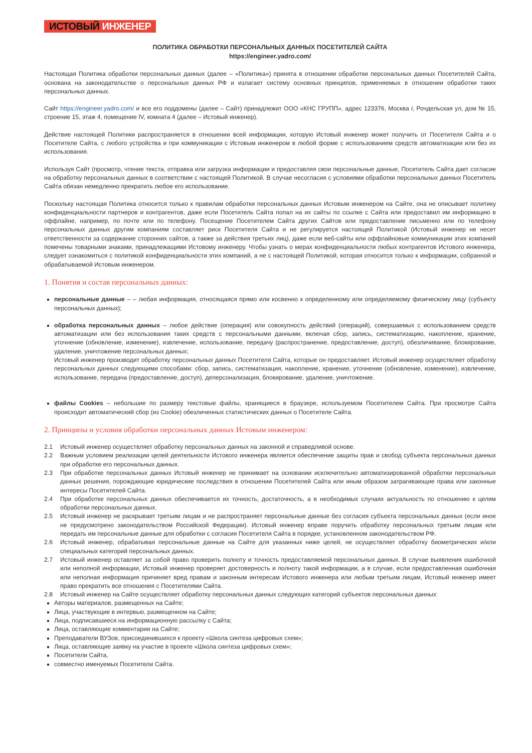ИСТОВЫЙ ИНЖЕНЕР
ПОЛИТИКА ОБРАБОТКИ ПЕРСОНАЛЬНЫХ ДАННЫХ ПОСЕТИТЕЛЕЙ САЙТА
https://engineer.yadro.com/
Настоящая Политика обработки персональных данных (далее – «Политика») принята в отношении обработки персональных данных Посетителей Сайта, основана на законодательстве о персональных данных РФ и излагает систему основных принципов, применяемых в отношении обработки таких персональных данных.
Сайт https://engineer.yadro.com/ и все его поддомены (далее – Сайт) принадлежит ООО «КНС ГРУПП», адрес 123376, Москва г, Рочдельская ул, дом № 15, строение 15, этаж 4, помещение IV, комната 4 (далее – Истовый инженер).
Действие настоящей Политики распространяется в отношении всей информации, которую Истовый инженер может получить от Посетителя Сайта и о Посетителе Сайта, с любого устройства и при коммуникации с Истовым инженером в любой форме с использованием средств автоматизации или без их использования.
Используя Сайт (просмотр, чтение текста, отправка или загрузка информации и предоставляя свои персональные данные, Посетитель Сайта дает согласие на обработку персональных данных в соответствии с настоящей Политикой. В случае несогласия с условиями обработки персональных данных Посетитель Сайта обязан немедленно прекратить любое его использование.
Поскольку настоящая Политика относится только к правилам обработки персональных данных Истовым инженером на Сайте, она не описывает политику конфиденциальности партнеров и контрагентов, даже если Посетитель Сайта попал на их сайты по ссылке с Сайта или предоставил им информацию в оффлайне, например, по почте или по телефону. Посещение Посетителем Сайта других Сайтов или предоставление письменно или по телефону персональных данных другим компаниям составляет риск Посетителя Сайта и не регулируется настоящей Политикой (Истовый инженер не несет ответственности за содержание сторонних сайтов, а также за действия третьих лиц), даже если веб-сайты или оффлайновые коммуникации этих компаний помечены товарными знаками, принадлежащими Истовому инженеру. Чтобы узнать о мерах конфиденциальности любых контрагентов Истового инженера, следует ознакомиться с политикой конфиденциальности этих компаний, а не с настоящей Политикой, которая относится только к информации, собранной и обрабатываемой Истовым инженером.
1. Понятия и состав персональных данных:
персональные данные – – любая информация, относящаяся прямо или косвенно к определенному или определяемому физическому лицу (субъекту персональных данных);
обработка персональных данных – любое действие (операция) или совокупность действий (операций), совершаемых с использованием средств автоматизации или без использования таких средств с персональными данными, включая сбор, запись, систематизацию, накопление, хранение, уточнение (обновление, изменение), извлечение, использование, передачу (распространение, предоставление, доступ), обезличивание, блокирование, удаление, уничтожение персональных данных;
Истовый инженер производит обработку персональных данных Посетителя Сайта, которые он предоставляет. Истовый инженер осуществляет обработку персональных данных следующими способами: сбор, запись, систематизация, накопление, хранение, уточнение (обновление, изменение), извлечение, использование, передача (предоставление, доступ), деперсонализация, блокирование, удаление, уничтожение.
файлы Cookies – небольшие по размеру текстовые файлы, хранящиеся в браузере, используемом Посетителем Сайта. При просмотре Сайта происходит автоматический сбор (из Cookie) обезличенных статистических данных о Посетителе Сайта.
2. Принципы и условия обработки персональных данных Истовым инженером:
2.1 Истовый инженер осуществляет обработку персональных данных на законной и справедливой основе.
2.2 Важным условием реализации целей деятельности Истового инженера является обеспечение защиты прав и свобод субъекта персональных данных при обработке его персональных данных.
2.3 При обработке персональных данных Истовый инженер не принимает на основании исключительно автоматизированной обработки персональных данных решения, порождающие юридические последствия в отношении Посетителей Сайта или иным образом затрагивающие права или законные интересы Посетителей Сайта.
2.4 При обработке персональных данных обеспечивается их точность, достаточность, а в необходимых случаях актуальность по отношению к целям обработки персональных данных.
2.5 Истовый инженер не раскрывает третьим лицам и не распространяет персональные данные без согласия субъекта персональных данных (если иное не предусмотрено законодательством Российской Федерации). Истовый инженер вправе поручить обработку персональных третьим лицам или передать им персональные данные для обработки с согласия Посетителя Сайта в порядке, установленном законодательством РФ.
2.6 Истовый инженер, обрабатывая персональные данные на Сайте для указанных ниже целей, не осуществляет обработку биометрических и/или специальных категорий персональных данных.
2.7 Истовый инженер оставляет за собой право проверить полноту и точность предоставляемой персональных данных. В случае выявления ошибочной или неполной информации, Истовый инженер проверяет достоверность и полноту такой информации, а в случае, если предоставленная ошибочная или неполная информация причиняет вред правам и законным интересам Истового инженера или любым третьим лицам, Истовый инженер имеет право прекратить все отношения с Посетителями Сайта.
2.8 Истовый инженер на Сайте осуществляет обработку персональных данных следующих категорий субъектов персональных данных:
Авторы материалов, размещенных на Сайте;
Лица, участвующие в интервью, размещенном на Сайте;
Лица, подписавшиеся на информационную рассылку с Сайта;
Лица, оставляющие комментарии на Сайте;
Преподаватели ВУЗов, присоединившихся к проекту «Школа синтеза цифровых схем»;
Лица, оставляющие заявку на участие в проекте «Школа синтеза цифровых схем»;
Посетители Сайта,
совместно именуемых Посетители Сайта.